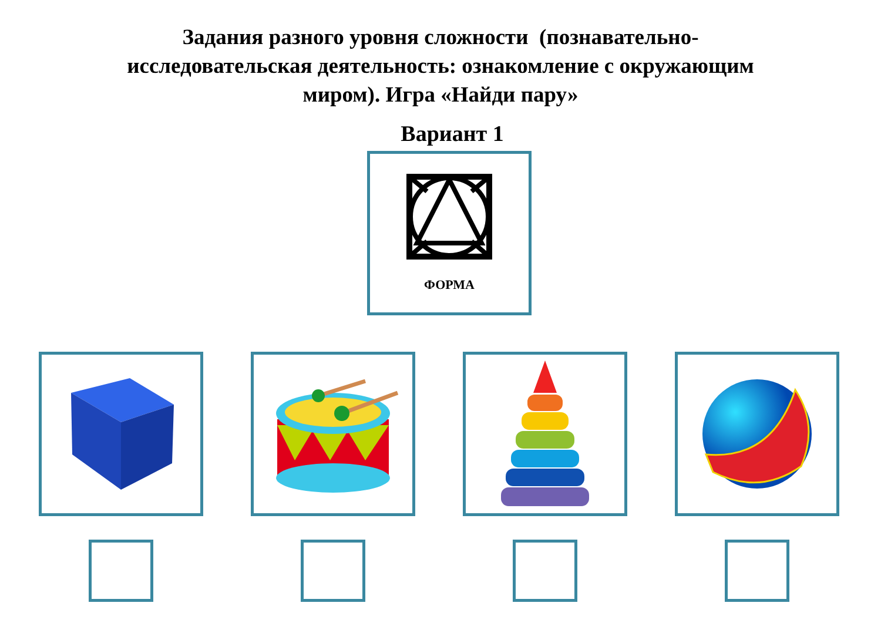Задания разного уровня сложности (познавательно-
исследовательская деятельность: ознакомление с окружающим
миром). Игра «Найди пару»
Вариант 1
ФОРМА